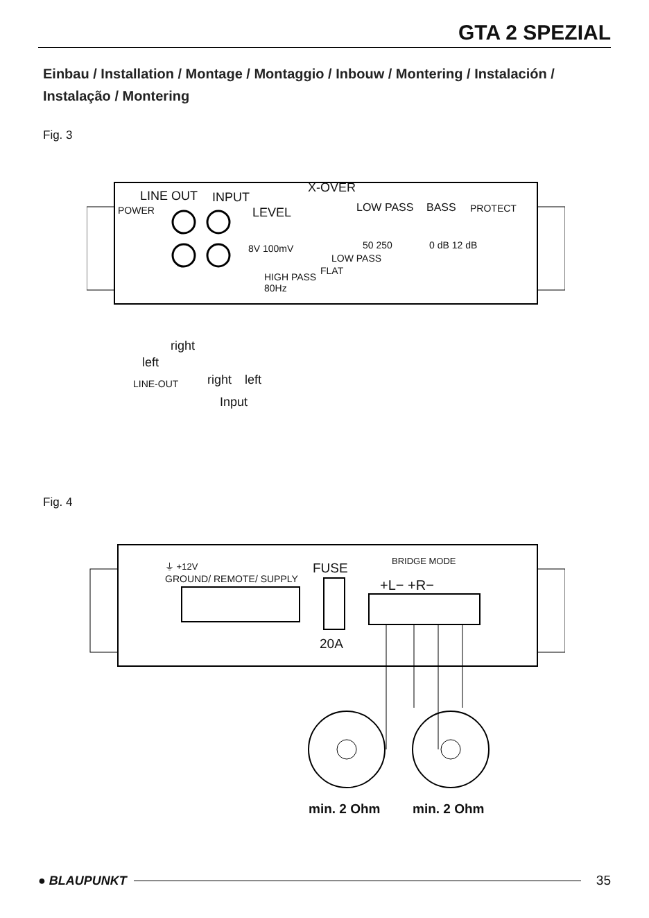GTA 2 SPEZIAL
Einbau / Installation / Montage / Montaggio / Inbouw / Montering / Instalación / Instalação / Montering
Fig. 3
LINE OUT INPUT
X-OVER
POWER LEVEL LOW PASS BASS PROTECT
8V 100mV 50 250 0 dB 12 dB
LOW PASS
FLAT
HIGH PASS
80Hz
right
left
LINE-OUT right left
Input
Fig. 4
⏚ +12V
GROUND/ REMOTE/ SUPPLY
FUSE BRIDGE MODE
+L− +R−
20A
min. 2 Ohm min. 2 Ohm
● BLAUPUNKT 35